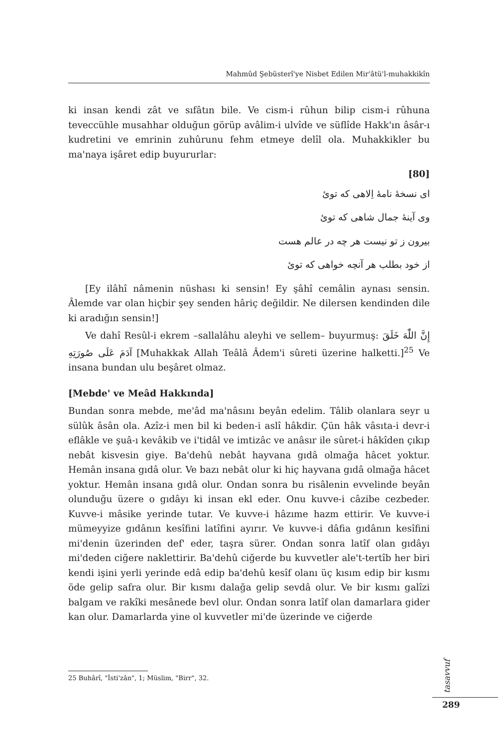Mahmûd Şebüsterî'ye Nisbet Edilen Mir'âtü'l-muhakkikîn
ki insan kendi zât ve sıfâtın bile. Ve cism-i rûhun bilip cism-i rûhuna teveccühle musahhar olduğun görüp avâlim-i ulvîde ve süflîde Hakk'ın âsâr-ı kudretini ve emrinin zuhûrunu fehm etmeye delîl ola. Muhakkikler bu ma'naya işâret edip buyururlar:
[80]
ای نسخۀ نامۀ اِلاهی که توئ
وی آینۀ جمال شاهی که توئ
بیرون ز تو نیست هر چه در عالم هست
از خود بطلب هر آنچه خواهی که توئ
[Ey ilâhî nâmenin nüshası ki sensin! Ey şâhî cemâlin aynası sensin. Âlemde var olan hiçbir şey senden hâriç değildir. Ne dilersen kendinden dile ki aradığın sensin!]
Ve dahî Resûl-i ekrem –sallalâhu aleyhi ve sellem– buyurmuş: إِنَّ اللّٰهَ خَلَقَ آدَمَ عَلَى صُورَتِهِ [Muhakkak Allah Teâlâ Âdem'i sûreti üzerine halketti.]<sup>25</sup> Ve insana bundan ulu beşâret olmaz.
[Mebde' ve Meâd Hakkında]
Bundan sonra mebde, me'âd ma'nâsını beyân edelim. Tâlib olanlara seyr u sülûk âsân ola. Azîz-i men bil ki beden-i aslî hâkdir. Çün hâk vâsıta-i devr-i eflâkle ve şuâ-ı kevâkib ve i'tidâl ve imtizâc ve anâsır ile sûret-i hâkîden çıkıp nebât kisvesin giye. Ba'dehû nebât hayvana gıdâ olmağa hâcet yoktur. Hemân insana gıdâ olur. Ve bazı nebât olur ki hiç hayvana gıdâ olmağa hâcet yoktur. Hemân insana gıdâ olur. Ondan sonra bu risâlenin evvelinde beyân olunduğu üzere o gıdâyı ki insan ekl eder. Onu kuvve-i câzibe cezbeder. Kuvve-i mâsike yerinde tutar. Ve kuvve-i hâzıme hazm ettirir. Ve kuvve-i mümeyyize gıdânın kesîfini latîfini ayırır. Ve kuvve-i dâfia gıdânın kesîfini mi'denin üzerinden def' eder, taşra sürer. Ondan sonra latîf olan gıdâyı mi'deden ciğere naklettirir. Ba'dehû ciğerde bu kuvvetler ale't-tertîb her biri kendi işini yerli yerinde edâ edip ba'dehû kesîf olanı üç kısım edip bir kısmı öde gelip safra olur. Bir kısmı dalağa gelip sevdâ olur. Ve bir kısmı galîzi balgam ve rakîki mesânede bevl olur. Ondan sonra latîf olan damarlara gider kan olur. Damarlarda yine ol kuvvetler mi'de üzerinde ve ciğerde
25 Buhârî, "İsti'zân", 1; Müslim, "Birr", 32.
tasavvuf
289